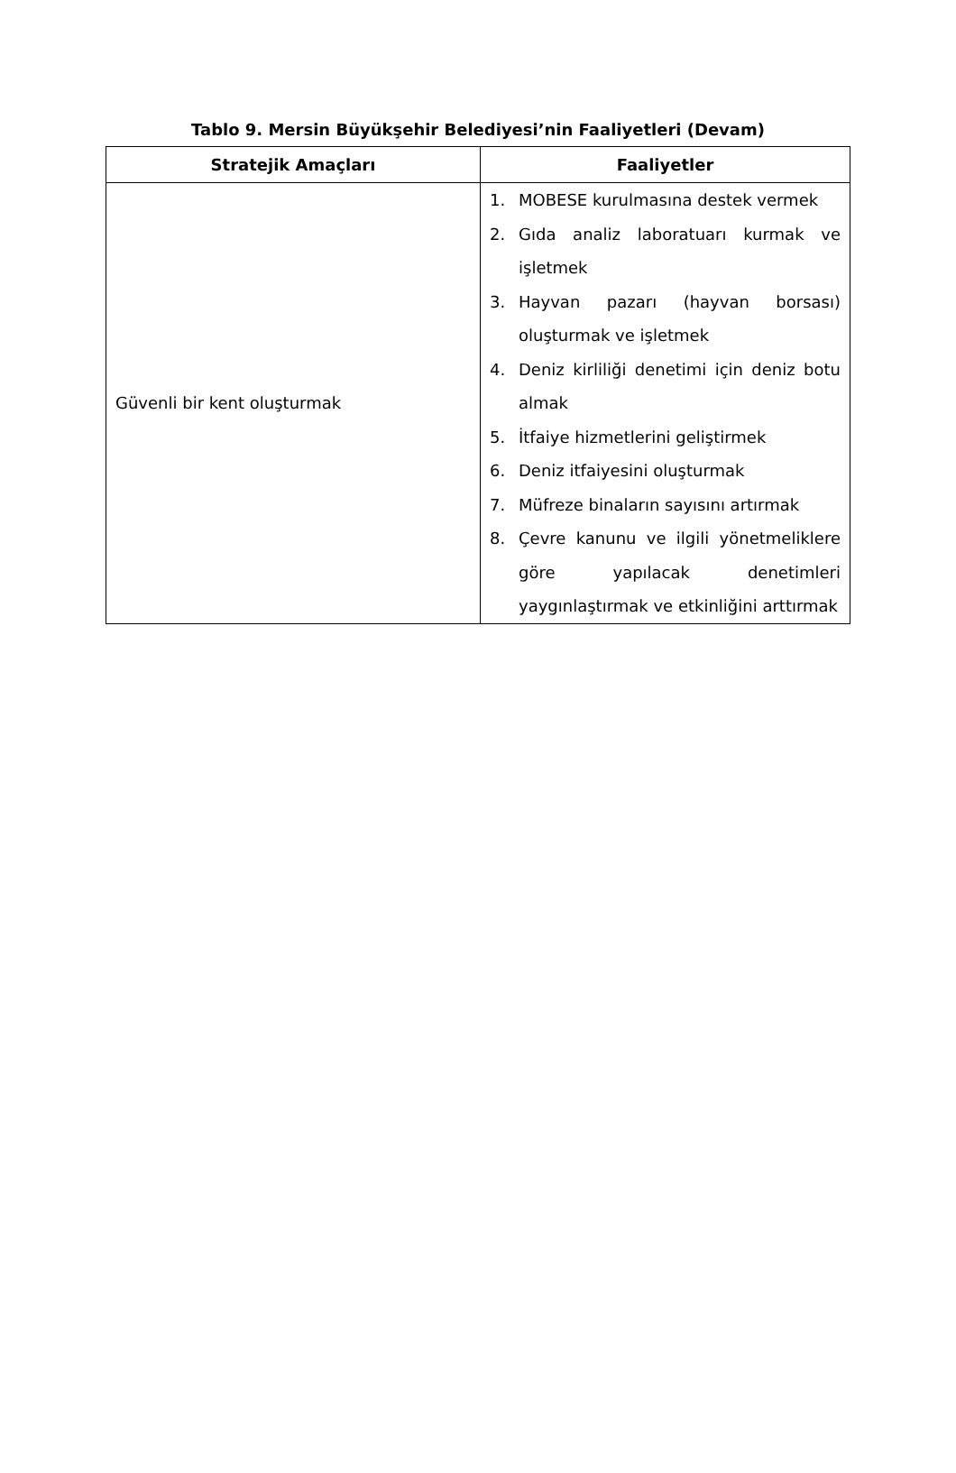Tablo 9. Mersin Büyükşehir Belediyesi’nin Faaliyetleri (Devam)
| Stratejik Amaçları | Faaliyetler |
| --- | --- |
| Güvenli bir kent oluşturmak | 1. MOBESE kurulmasına destek vermek 2. Gıda analiz laboratuarı kurmak ve işletmek 3. Hayvan pazarı (hayvan borsası) oluşturmak ve işletmek 4. Deniz kirliliği denetimi için deniz botu almak 5. İtfaiye hizmetlerini geliştirmek 6. Deniz itfaiyesini oluşturmak 7. Müfreze binaların sayısını artırmak 8. Çevre kanunu ve ilgili yönetmeliklere göre yapılacak denetimleri yaygınlaştırmak ve etkinliğini arttırmak |